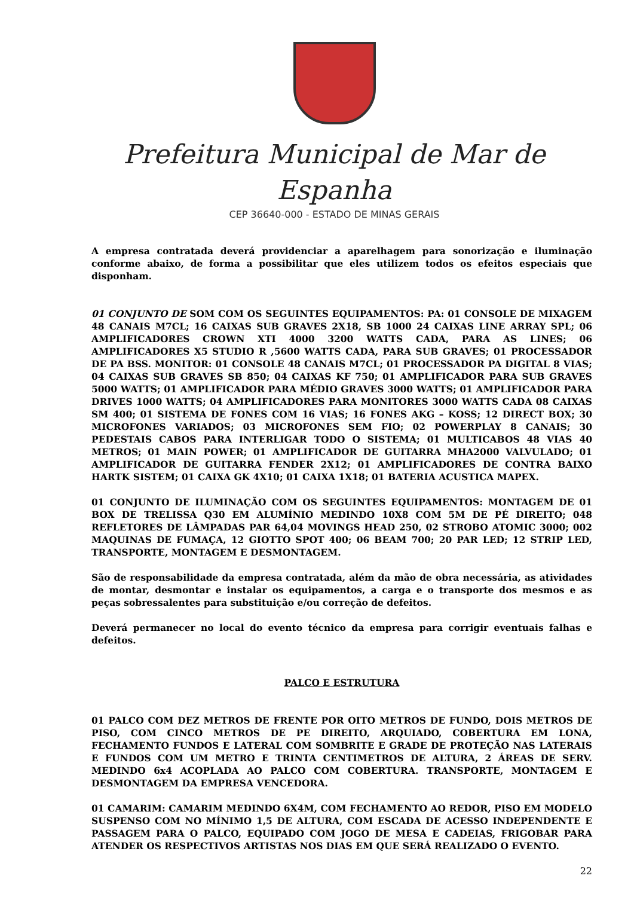Prefeitura Municipal de Mar de Espanha
CEP 36640-000 - ESTADO DE MINAS GERAIS
A empresa contratada deverá providenciar a aparelhagem para sonorização e iluminação conforme abaixo, de forma a possibilitar que eles utilizem todos os efeitos especiais que disponham.
01 CONJUNTO DE SOM COM OS SEGUINTES EQUIPAMENTOS: PA: 01 CONSOLE DE MIXAGEM 48 CANAIS M7CL; 16 CAIXAS SUB GRAVES 2X18, SB 1000 24 CAIXAS LINE ARRAY SPL; 06 AMPLIFICADORES CROWN XTI 4000 3200 WATTS CADA, PARA AS LINES; 06 AMPLIFICADORES X5 STUDIO R ,5600 WATTS CADA, PARA SUB GRAVES; 01 PROCESSADOR DE PA BSS. MONITOR: 01 CONSOLE 48 CANAIS M7CL; 01 PROCESSADOR PA DIGITAL 8 VIAS; 04 CAIXAS SUB GRAVES SB 850; 04 CAIXAS KF 750; 01 AMPLIFICADOR PARA SUB GRAVES 5000 WATTS; 01 AMPLIFICADOR PARA MÉDIO GRAVES 3000 WATTS; 01 AMPLIFICADOR PARA DRIVES 1000 WATTS; 04 AMPLIFICADORES PARA MONITORES 3000 WATTS CADA 08 CAIXAS SM 400; 01 SISTEMA DE FONES COM 16 VIAS; 16 FONES AKG – KOSS; 12 DIRECT BOX; 30 MICROFONES VARIADOS; 03 MICROFONES SEM FIO; 02 POWERPLAY 8 CANAIS; 30 PEDESTAIS CABOS PARA INTERLIGAR TODO O SISTEMA; 01 MULTICABOS 48 VIAS 40 METROS; 01 MAIN POWER; 01 AMPLIFICADOR DE GUITARRA MHA2000 VALVULADO; 01 AMPLIFICADOR DE GUITARRA FENDER 2X12; 01 AMPLIFICADORES DE CONTRA BAIXO HARTK SISTEM; 01 CAIXA GK 4X10; 01 CAIXA 1X18; 01 BATERIA ACUSTICA MAPEX.
01 CONJUNTO DE ILUMINAÇÃO COM OS SEGUINTES EQUIPAMENTOS: MONTAGEM DE 01 BOX DE TRELISSA Q30 EM ALUMÍNIO MEDINDO 10X8 COM 5M DE PÉ DIREITO; 048 REFLETORES DE LÂMPADAS PAR 64,04 MOVINGS HEAD 250, 02 STROBO ATOMIC 3000; 002 MAQUINAS DE FUMAÇA, 12 GIOTTO SPOT 400; 06 BEAM 700; 20 PAR LED; 12 STRIP LED, TRANSPORTE, MONTAGEM E DESMONTAGEM.
São de responsabilidade da empresa contratada, além da mão de obra necessária, as atividades de montar, desmontar e instalar os equipamentos, a carga e o transporte dos mesmos e as peças sobressalentes para substituição e/ou correção de defeitos.
Deverá permanecer no local do evento técnico da empresa para corrigir eventuais falhas e defeitos.
PALCO E ESTRUTURA
01 PALCO COM DEZ METROS DE FRENTE POR OITO METROS DE FUNDO, DOIS METROS DE PISO, COM CINCO METROS DE PE DIREITO, ARQUIADO, COBERTURA EM LONA, FECHAMENTO FUNDOS E LATERAL COM SOMBRITE E GRADE DE PROTEÇÃO NAS LATERAIS E FUNDOS COM UM METRO E TRINTA CENTIMETROS DE ALTURA, 2 ÁREAS DE SERV. MEDINDO 6x4 ACOPLADA AO PALCO COM COBERTURA. TRANSPORTE, MONTAGEM E DESMONTAGEM DA EMPRESA VENCEDORA.
01 CAMARIM: CAMARIM MEDINDO 6X4M, COM FECHAMENTO AO REDOR, PISO EM MODELO SUSPENSO COM NO MÍNIMO 1,5 DE ALTURA, COM ESCADA DE ACESSO INDEPENDENTE E PASSAGEM PARA O PALCO, EQUIPADO COM JOGO DE MESA E CADEIAS, FRIGOBAR PARA ATENDER OS RESPECTIVOS ARTISTAS NOS DIAS EM QUE SERÁ REALIZADO O EVENTO.
22